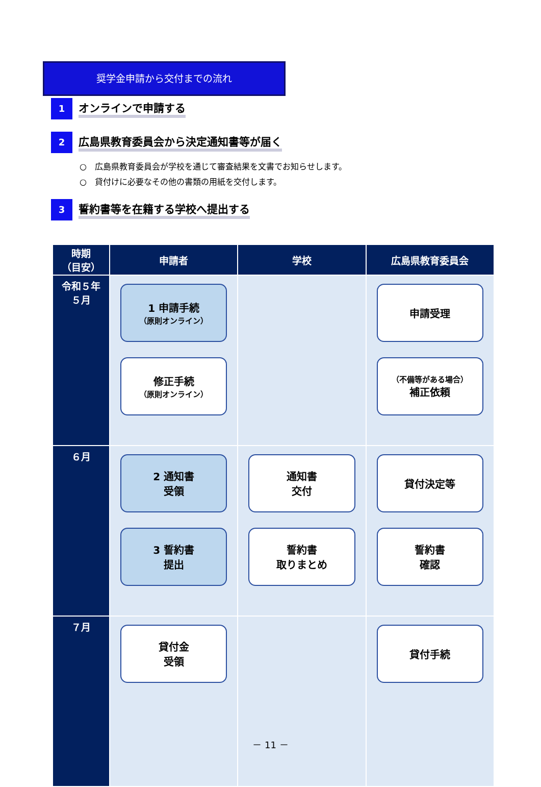奨学金申請から交付までの流れ
1
オンラインで申請する
2
広島県教育委員会から決定通知書等が届く
○　広島県教育委員会が学校を通じて審査結果を文書でお知らせします。
○　貸付けに必要なその他の書類の用紙を交付します。
3
誓約書等を在籍する学校へ提出する
| 時期 （目安） | 申請者 | 学校 | 広島県教育委員会 |
| --- | --- | --- | --- |
| 令和５年 ５月 | 1 申請手続 （原則オンライン） 修正手続 （原則オンライン） | | 申請受理 （不備等がある場合） 補正依頼 |
| ６月 | 2 通知書 受領 3 誓約書 提出 | 通知書 交付 誓約書 取りまとめ | 貸付決定等 誓約書 確認 |
| ７月 | 貸付金 受領 | | 貸付手続 |
－ 11 －